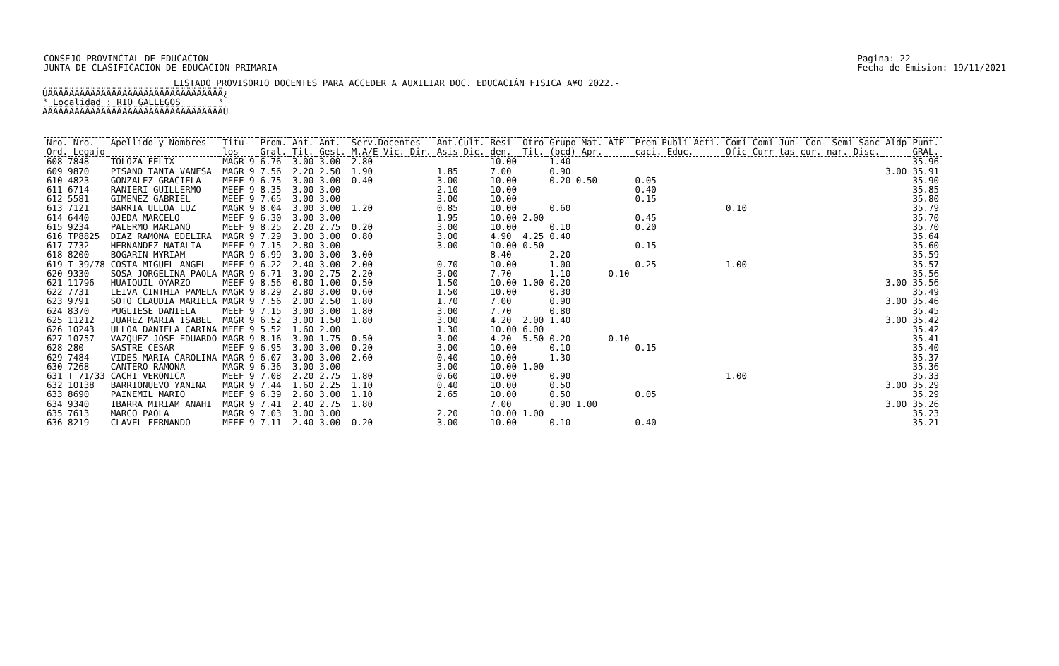CONSEJO PROVINCIAL DE EDUCACION
JUNTA DE CLASIFICACION DE EDUCACION PRIMARIA
Pagina: 22
Fecha de Emision: 19/11/2021
LISTADO PROVISORIO DOCENTES PARA ACCEDER A AUXILIAR DOC. EDUCACIÀN FISICA A¥O 2022.-
ÚÄÄÄÄÄÄÄÄÄÄÄÄÄÄÄÄÄÄÄÄÄÄÄÄÄÄÄÄÄÄÄÄÄ¿ ³ Localidad : RIO GALLEGOS ³ ÀÄÄÄÄÄÄÄÄÄÄÄÄÄÄÄÄÄÄÄÄÄÄÄÄÄÄÄÄÄÄÄÄÄÙ
| Nro. Nro. Ord. Legajo | Apellido y Nombres | Titu- los | Prom. Gral. | Ant. Tit. | Ant. Gest. | Serv.Docentes M.A/E Vic. Dir. | Ant.Cult. Asis Dic. | Resi den. | Otro Tit. | Grupo Mat. (bcd) Apr. | ATP | Prem Publi Acti. caci. Educ. | Comi Comi Jun- Con- Semi Sanc Ofic Curr tas cur. nar. Disc. | Aldp | Punt. GRAL. |
| --- | --- | --- | --- | --- | --- | --- | --- | --- | --- | --- | --- | --- | --- | --- | --- |
| 608 7848 | TOLOZA FELIX | MAGR 9 | 6.76 | 3.00 | 3.00 | 2.80 | | 10.00 | | 1.40 | | | | | 35.96 |
| 609 9870 | PISANO TANIA VANESA | MAGR 9 | 7.56 | 2.20 | 2.50 | 1.90 | 1.85 | 7.00 | | 0.90 | | | | 3.00 | 35.91 |
| 610 4823 | GONZALEZ GRACIELA | MEEF 9 | 6.75 | 3.00 | 3.00 | 0.40 | 3.00 | 10.00 | | 0.20 0.50 | | 0.05 | | | 35.90 |
| 611 6714 | RANIERI GUILLERMO | MEEF 9 | 8.35 | 3.00 | 3.00 | | 2.10 | 10.00 | | | | 0.40 | | | 35.85 |
| 612 5581 | GIMENEZ GABRIEL | MEEF 9 | 7.65 | 3.00 | 3.00 | | 3.00 | 10.00 | | | | 0.15 | | | 35.80 |
| 613 7121 | BARRIA ULLOA LUZ | MAGR 9 | 8.04 | 3.00 | 3.00 | 1.20 | 0.85 | 10.00 | | 0.60 | | | 0.10 | | 35.79 |
| 614 6440 | OJEDA MARCELO | MEEF 9 | 6.30 | 3.00 | 3.00 | | 1.95 | 10.00 | 2.00 | | | 0.45 | | | 35.70 |
| 615 9234 | PALERMO MARIANO | MEEF 9 | 8.25 | 2.20 | 2.75 | 0.20 | 3.00 | 10.00 | | 0.10 | | 0.20 | | | 35.70 |
| 616 TP8825 | DIAZ RAMONA EDELIRA | MAGR 9 | 7.29 | 3.00 | 3.00 | 0.80 | 3.00 | 4.90 | 4.25 | 0.40 | | | | | 35.64 |
| 617 7732 | HERNANDEZ NATALIA | MEEF 9 | 7.15 | 2.80 | 3.00 | | 3.00 | 10.00 | 0.50 | | | 0.15 | | | 35.60 |
| 618 8200 | BOGARIN MYRIAM | MAGR 9 | 6.99 | 3.00 | 3.00 | 3.00 | | 8.40 | | 2.20 | | | | | 35.59 |
| 619 T 39/78 | COSTA MIGUEL ANGEL | MEEF 9 | 6.22 | 2.40 | 3.00 | 2.00 | 0.70 | 10.00 | | 1.00 | | 0.25 | 1.00 | | 35.57 |
| 620 9330 | SOSA JORGELINA PAOLA | MAGR 9 | 6.71 | 3.00 | 2.75 | 2.20 | 3.00 | 7.70 | | 1.10 | 0.10 | | | | 35.56 |
| 621 11796 | HUAIQUIL OYARZO | MEEF 9 | 8.56 | 0.80 | 1.00 | 0.50 | 1.50 | 10.00 | 1.00 | 0.20 | | | | 3.00 | 35.56 |
| 622 7731 | LEIVA CINTHIA PAMELA | MAGR 9 | 8.29 | 2.80 | 3.00 | 0.60 | 1.50 | 10.00 | | 0.30 | | | | | 35.49 |
| 623 9791 | SOTO CLAUDIA MARIELA | MAGR 9 | 7.56 | 2.00 | 2.50 | 1.80 | 1.70 | 7.00 | | 0.90 | | | | 3.00 | 35.46 |
| 624 8370 | PUGLIESE DANIELA | MEEF 9 | 7.15 | 3.00 | 3.00 | 1.80 | 3.00 | 7.70 | | 0.80 | | | | | 35.45 |
| 625 11212 | JUAREZ MARIA ISABEL | MAGR 9 | 6.52 | 3.00 | 1.50 | 1.80 | 3.00 | 4.20 | 2.00 | 1.40 | | | | 3.00 | 35.42 |
| 626 10243 | ULLOA DANIELA CARINA | MEEF 9 | 5.52 | 1.60 | 2.00 | | 1.30 | 10.00 | 6.00 | | | | | | 35.42 |
| 627 10757 | VAZQUEZ JOSE EDUARDO | MAGR 9 | 8.16 | 3.00 | 1.75 | 0.50 | 3.00 | 4.20 | 5.50 | 0.20 | 0.10 | | | | 35.41 |
| 628 280 | SASTRE CESAR | MEEF 9 | 6.95 | 3.00 | 3.00 | 0.20 | 3.00 | 10.00 | | 0.10 | | 0.15 | | | 35.40 |
| 629 7484 | VIDES MARIA CAROLINA | MAGR 9 | 6.07 | 3.00 | 3.00 | 2.60 | 0.40 | 10.00 | | 1.30 | | | | | 35.37 |
| 630 7268 | CANTERO RAMONA | MAGR 9 | 6.36 | 3.00 | 3.00 | | 3.00 | 10.00 | 1.00 | | | | | | 35.36 |
| 631 T 71/33 | CACHI VERONICA | MEEF 9 | 7.08 | 2.20 | 2.75 | 1.80 | 0.60 | 10.00 | | 0.90 | | | 1.00 | | 35.33 |
| 632 10138 | BARRIONUEVO YANINA | MAGR 9 | 7.44 | 1.60 | 2.25 | 1.10 | 0.40 | 10.00 | | 0.50 | | | | 3.00 | 35.29 |
| 633 8690 | PAINEMIL MARIO | MEEF 9 | 6.39 | 2.60 | 3.00 | 1.10 | 2.65 | 10.00 | | 0.50 | | 0.05 | | | 35.29 |
| 634 9340 | IBARRA MIRIAM ANAHI | MAGR 9 | 7.41 | 2.40 | 2.75 | 1.80 | | 7.00 | | 0.90 1.00 | | | | 3.00 | 35.26 |
| 635 7613 | MARCO PAOLA | MAGR 9 | 7.03 | 3.00 | 3.00 | | 2.20 | 10.00 | 1.00 | | | | | | 35.23 |
| 636 8219 | CLAVEL FERNANDO | MEEF 9 | 7.11 | 2.40 | 3.00 | 0.20 | 3.00 | 10.00 | | 0.10 | | 0.40 | | | 35.21 |